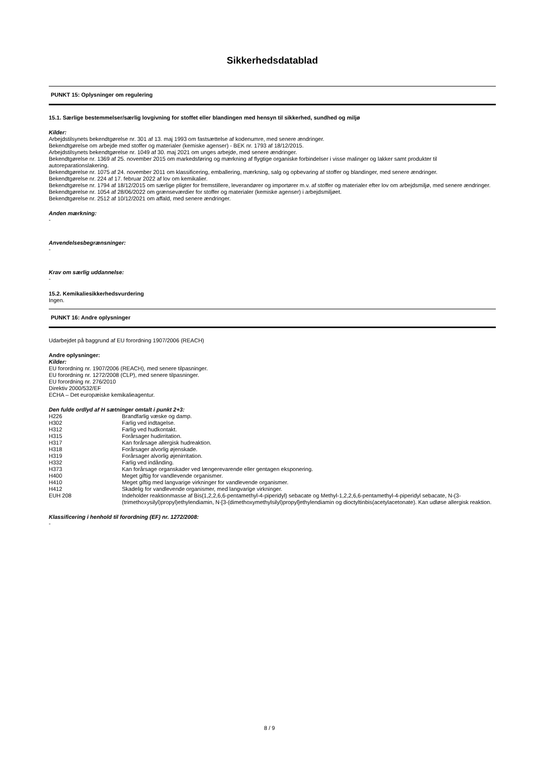Sikkerhedsdatablad
PUNKT 15: Oplysninger om regulering
15.1. Særlige bestemmelser/særlig lovgivning for stoffet eller blandingen med hensyn til sikkerhed, sundhed og miljø
Kilder:
Arbejdstilsynets bekendtgørelse nr. 301 af 13. maj 1993 om fastsættelse af kodenumre, med senere ændringer.
Bekendtgørelse om arbejde med stoffer og materialer (kemiske agenser) - BEK nr. 1793 af 18/12/2015.
Arbejdstilsynets bekendtgørelse nr. 1049 af 30. maj 2021 om unges arbejde, med senere ændringer.
Bekendtgørelse nr. 1369 af 25. november 2015 om markedsføring og mærkning af flygtige organiske forbindelser i visse malinger og lakker samt produkter til autoreparationslakering.
Bekendtgørelse nr. 1075 af 24. november 2011 om klassificering, emballering, mærkning, salg og opbevaring af stoffer og blandinger, med senere ændringer.
Bekendtgørelse nr. 224 af 17. februar 2022 af lov om kemikalier.
Bekendtgørelse nr. 1794 af 18/12/2015 om særlige pligter for fremstillere, leverandører og importører m.v. af stoffer og materialer efter lov om arbejdsmiljø, med senere ændringer.
Bekendtgørelse nr. 1054 af 28/06/2022 om grænseværdier for stoffer og materialer (kemiske agenser) i arbejdsmiljøet.
Bekendtgørelse nr. 2512 af 10/12/2021 om affald, med senere ændringer.
Anden mærkning:
-
Anvendelsesbegrænsninger:
-
Krav om særlig uddannelse:
-
15.2. Kemikaliesikkerhedsvurdering
Ingen.
PUNKT 16: Andre oplysninger
Udarbejdet på baggrund af EU forordning 1907/2006 (REACH)
Andre oplysninger:
Kilder:
EU forordning nr. 1907/2006 (REACH), med senere tilpasninger.
EU forordning nr. 1272/2008 (CLP), med senere tilpasninger.
EU forordning nr. 276/2010
Direktiv 2000/532/EF
ECHA – Det europæiske kemikalieagentur.
Den fulde ordlyd af H sætninger omtalt i punkt 2+3:
| H226 | Brandfarlig væske og damp. |
| H302 | Farlig ved indtagelse. |
| H312 | Farlig ved hudkontakt. |
| H315 | Forårsager hudirritation. |
| H317 | Kan forårsage allergisk hudreaktion. |
| H318 | Forårsager alvorlig øjenskade. |
| H319 | Forårsager alvorlig øjenirritation. |
| H332 | Farlig ved indånding. |
| H373 | Kan forårsage organskader ved længerevarende eller gentagen eksponering. |
| H400 | Meget giftig for vandlevende organismer. |
| H410 | Meget giftig med langvarige virkninger for vandlevende organismer. |
| H412 | Skadelig for vandlevende organismer, med langvarige virkninger. |
| EUH 208 | Indeholder reaktionmasse af Bis(1,2,2,6,6-pentamethyl-4-piperidyl) sebacate og Methyl-1,2,2,6,6-pentamethyl-4-piperidyl sebacate, N-(3-(trimethoxysilyl)propyl)ethylendiamin, N-[3-(dimethoxymethylsilyl)propyl]ethylendiamin og dioctyltinbis(acetylacetonate). Kan udløse allergisk reaktion. |
Klassificering i henhold til forordning (EF) nr. 1272/2008:
-
8 / 9